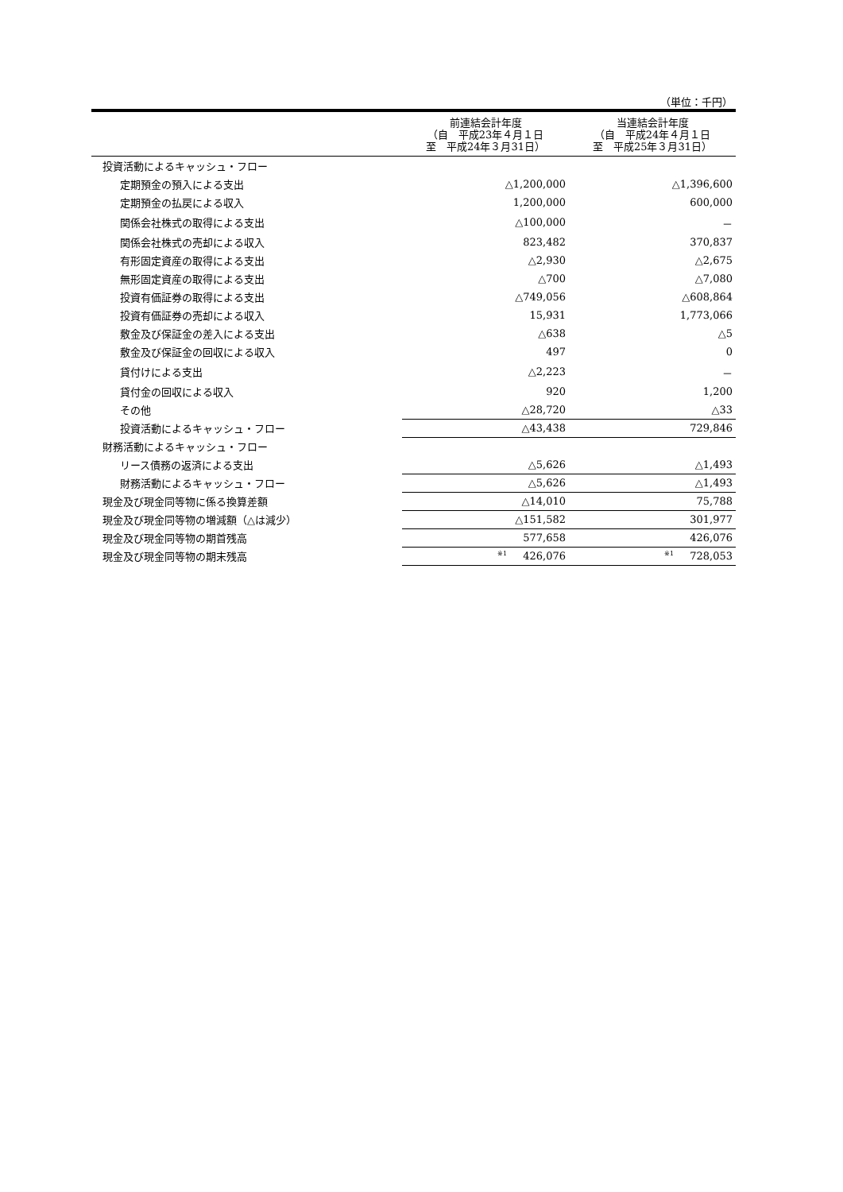（単位：千円）
| | 前連結会計年度 （自 平成23年４月１日 至 平成24年３月31日） | 当連結会計年度 （自 平成24年４月１日 至 平成25年３月31日） |
| --- | --- | --- |
| 投資活動によるキャッシュ・フロー | | |
| 定期預金の預入による支出 | △1,200,000 | △1,396,600 |
| 定期預金の払戻による収入 | 1,200,000 | 600,000 |
| 関係会社株式の取得による支出 | △100,000 | － |
| 関係会社株式の売却による収入 | 823,482 | 370,837 |
| 有形固定資産の取得による支出 | △2,930 | △2,675 |
| 無形固定資産の取得による支出 | △700 | △7,080 |
| 投資有価証券の取得による支出 | △749,056 | △608,864 |
| 投資有価証券の売却による収入 | 15,931 | 1,773,066 |
| 敷金及び保証金の差入による支出 | △638 | △5 |
| 敷金及び保証金の回収による収入 | 497 | 0 |
| 貸付けによる支出 | △2,223 | － |
| 貸付金の回収による収入 | 920 | 1,200 |
| その他 | △28,720 | △33 |
| 投資活動によるキャッシュ・フロー | △43,438 | 729,846 |
| 財務活動によるキャッシュ・フロー | | |
| リース債務の返済による支出 | △5,626 | △1,493 |
| 財務活動によるキャッシュ・フロー | △5,626 | △1,493 |
| 現金及び現金同等物に係る換算差額 | △14,010 | 75,788 |
| 現金及び現金同等物の増減額（△は減少） | △151,582 | 301,977 |
| 現金及び現金同等物の期首残高 | 577,658 | 426,076 |
| 現金及び現金同等物の期末残高 | <sup>※1</sup> 426,076 | <sup>※1</sup> 728,053 |